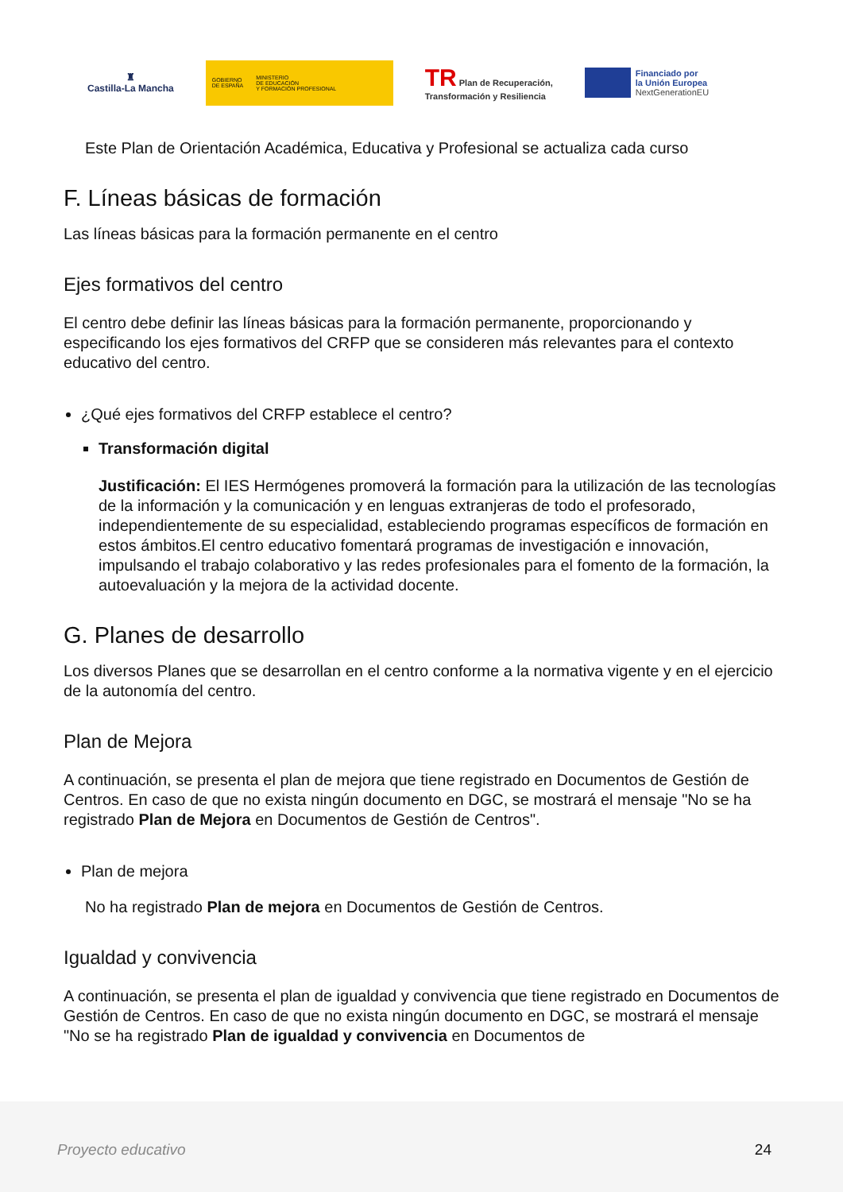♜
Castilla-La Mancha
GOBIERNO
DE ESPAÑA MINISTERIO
DE EDUCACIÓN
Y FORMACIÓN PROFESIONAL
TR Plan de Recuperación,
Transformación y Resiliencia
Financiado por
la Unión Europea
NextGenerationEU
Este Plan de Orientación Académica, Educativa y Profesional se actualiza cada curso
F. Líneas básicas de formación
Las líneas básicas para la formación permanente en el centro
Ejes formativos del centro
El centro debe definir las líneas básicas para la formación permanente, proporcionando y especificando los ejes formativos del CRFP que se consideren más relevantes para el contexto educativo del centro.
¿Qué ejes formativos del CRFP establece el centro?
Transformación digital
Justificación: El IES Hermógenes promoverá la formación para la utilización de las tecnologías de la información y la comunicación y en lenguas extranjeras de todo el profesorado, independientemente de su especialidad, estableciendo programas específicos de formación en estos ámbitos.El centro educativo fomentará programas de investigación e innovación, impulsando el trabajo colaborativo y las redes profesionales para el fomento de la formación, la autoevaluación y la mejora de la actividad docente.
G. Planes de desarrollo
Los diversos Planes que se desarrollan en el centro conforme a la normativa vigente y en el ejercicio de la autonomía del centro.
Plan de Mejora
A continuación, se presenta el plan de mejora que tiene registrado en Documentos de Gestión de Centros. En caso de que no exista ningún documento en DGC, se mostrará el mensaje "No se ha registrado Plan de Mejora en Documentos de Gestión de Centros".
Plan de mejora
No ha registrado Plan de mejora en Documentos de Gestión de Centros.
Igualdad y convivencia
A continuación, se presenta el plan de igualdad y convivencia que tiene registrado en Documentos de Gestión de Centros. En caso de que no exista ningún documento en DGC, se mostrará el mensaje "No se ha registrado Plan de igualdad y convivencia en Documentos de
Proyecto educativo 24